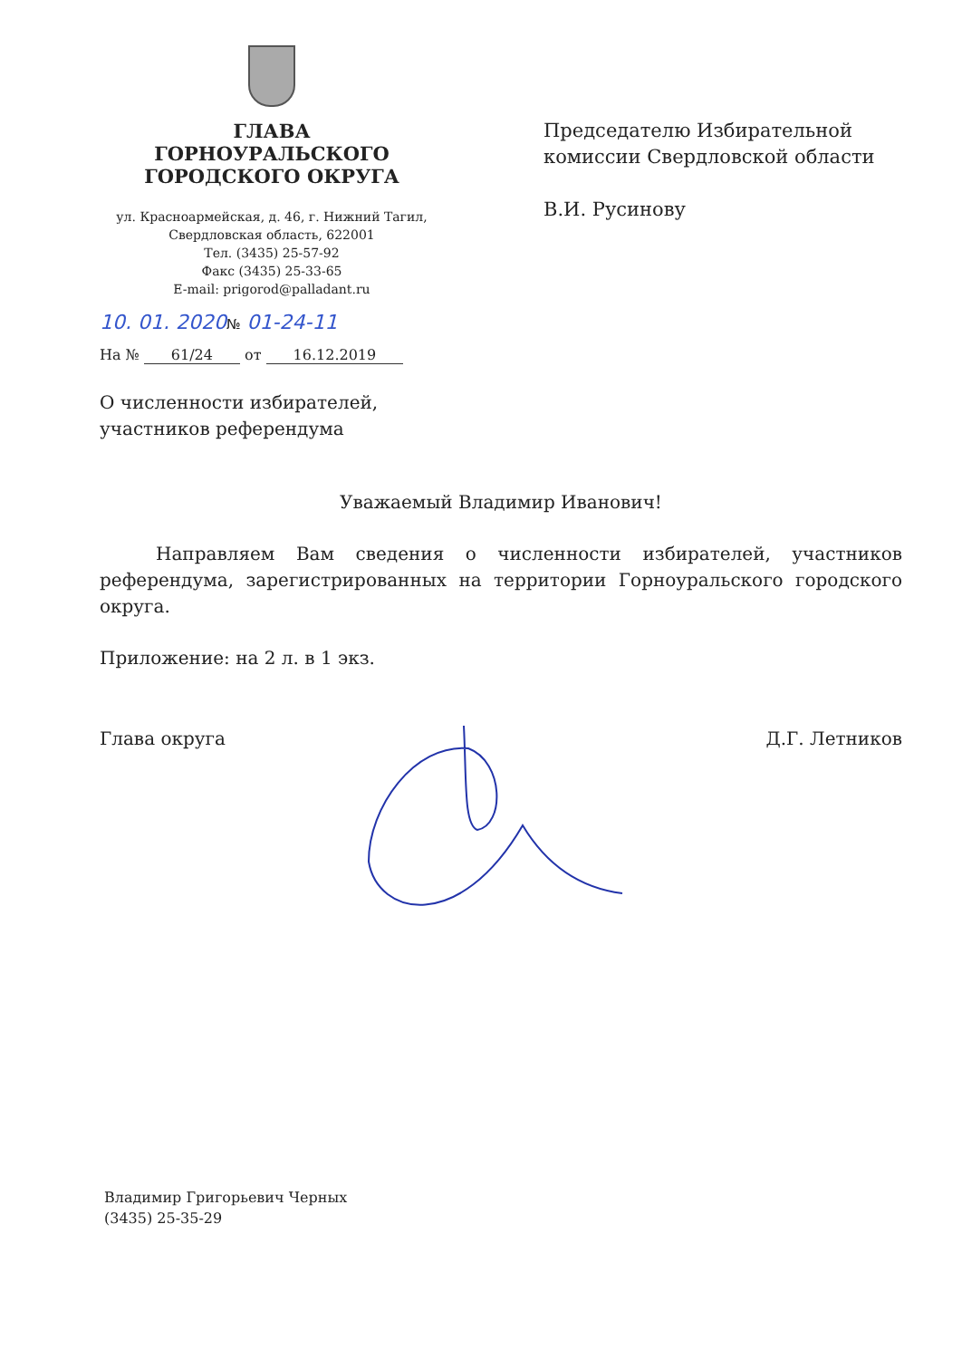ГЛАВА
ГОРНОУРАЛЬСКОГО
ГОРОДСКОГО ОКРУГА
ул. Красноармейская, д. 46, г. Нижний Тагил,
Свердловская область, 622001
Тел. (3435) 25-57-92
Факс (3435) 25-33-65
E-mail: prigorod@palladant.ru
10. 01. 2020№ 01-24-11
На № 61/24 от 16.12.2019
Председателю Избирательной
комиссии Свердловской области
В.И. Русинову
О численности избирателей,
участников референдума
Уважаемый Владимир Иванович!
Направляем Вам сведения о численности избирателей, участников референдума, зарегистрированных на территории Горноуральского городского округа.
Приложение: на 2 л. в 1 экз.
Глава округа Д.Г. Летников
Владимир Григорьевич Черных
(3435) 25-35-29